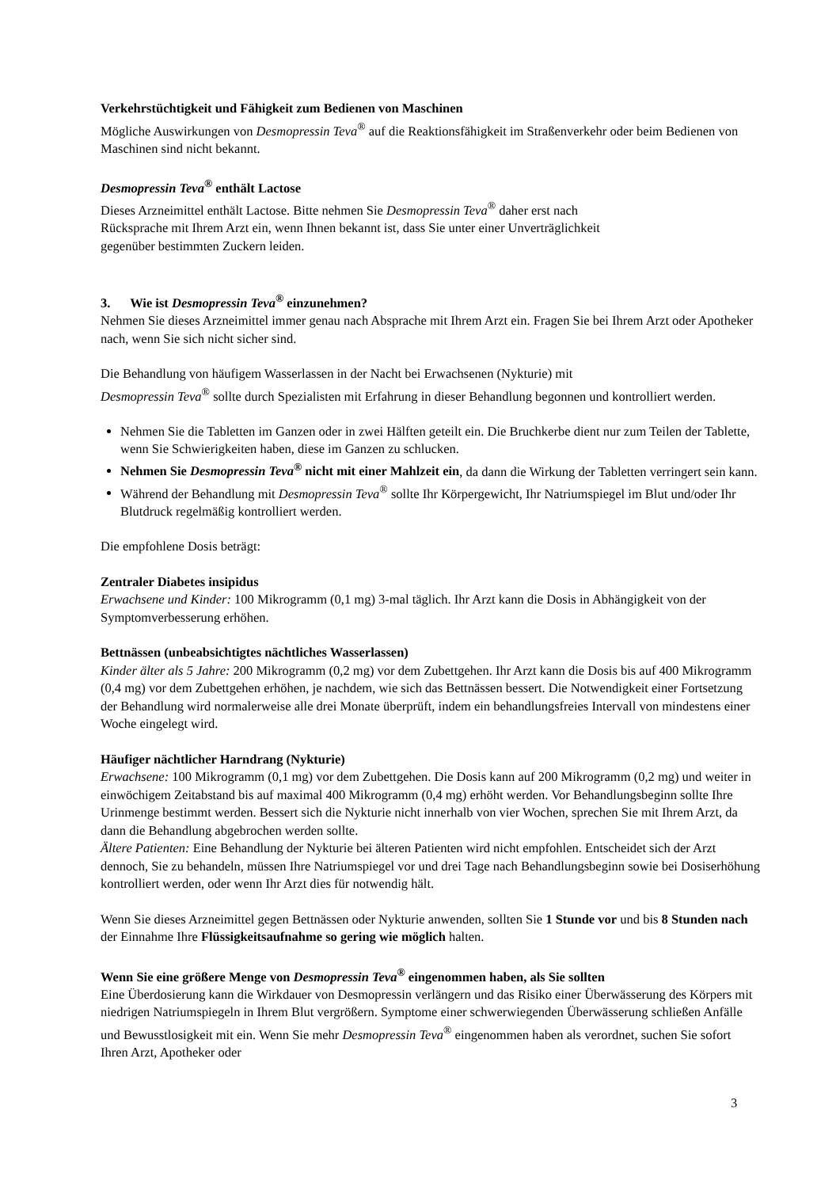Verkehrstüchtigkeit und Fähigkeit zum Bedienen von Maschinen
Mögliche Auswirkungen von Desmopressin Teva<sup>®</sup> auf die Reaktionsfähigkeit im Straßenverkehr oder beim Bedienen von Maschinen sind nicht bekannt.
Desmopressin Teva<sup>®</sup> enthält Lactose
Dieses Arzneimittel enthält Lactose. Bitte nehmen Sie Desmopressin Teva<sup>®</sup> daher erst nach
Rücksprache mit Ihrem Arzt ein, wenn Ihnen bekannt ist, dass Sie unter einer Unverträglichkeit
gegenüber bestimmten Zuckern leiden.
3. Wie ist Desmopressin Teva<sup>®</sup> einzunehmen?
Nehmen Sie dieses Arzneimittel immer genau nach Absprache mit Ihrem Arzt ein. Fragen Sie bei Ihrem Arzt oder Apotheker nach, wenn Sie sich nicht sicher sind.
Die Behandlung von häufigem Wasserlassen in der Nacht bei Erwachsenen (Nykturie) mit
Desmopressin Teva<sup>®</sup> sollte durch Spezialisten mit Erfahrung in dieser Behandlung begonnen und kontrolliert werden.
Nehmen Sie die Tabletten im Ganzen oder in zwei Hälften geteilt ein. Die Bruchkerbe dient nur zum Teilen der Tablette, wenn Sie Schwierigkeiten haben, diese im Ganzen zu schlucken.
Nehmen Sie Desmopressin Teva<sup>®</sup> nicht mit einer Mahlzeit ein, da dann die Wirkung der Tabletten verringert sein kann.
Während der Behandlung mit Desmopressin Teva<sup>®</sup> sollte Ihr Körpergewicht, Ihr Natriumspiegel im Blut und/oder Ihr Blutdruck regelmäßig kontrolliert werden.
Die empfohlene Dosis beträgt:
Zentraler Diabetes insipidus
Erwachsene und Kinder: 100 Mikrogramm (0,1 mg) 3-mal täglich. Ihr Arzt kann die Dosis in Abhängigkeit von der Symptomverbesserung erhöhen.
Bettnässen (unbeabsichtigtes nächtliches Wasserlassen)
Kinder älter als 5 Jahre: 200 Mikrogramm (0,2 mg) vor dem Zubettgehen. Ihr Arzt kann die Dosis bis auf 400 Mikrogramm (0,4 mg) vor dem Zubettgehen erhöhen, je nachdem, wie sich das Bettnässen bessert. Die Notwendigkeit einer Fortsetzung der Behandlung wird normalerweise alle drei Monate überprüft, indem ein behandlungsfreies Intervall von mindestens einer Woche eingelegt wird.
Häufiger nächtlicher Harndrang (Nykturie)
Erwachsene: 100 Mikrogramm (0,1 mg) vor dem Zubettgehen. Die Dosis kann auf 200 Mikrogramm (0,2 mg) und weiter in einwöchigem Zeitabstand bis auf maximal 400 Mikrogramm (0,4 mg) erhöht werden. Vor Behandlungsbeginn sollte Ihre Urinmenge bestimmt werden. Bessert sich die Nykturie nicht innerhalb von vier Wochen, sprechen Sie mit Ihrem Arzt, da dann die Behandlung abgebrochen werden sollte.
Ältere Patienten: Eine Behandlung der Nykturie bei älteren Patienten wird nicht empfohlen. Entscheidet sich der Arzt dennoch, Sie zu behandeln, müssen Ihre Natriumspiegel vor und drei Tage nach Behandlungsbeginn sowie bei Dosiserhöhung kontrolliert werden, oder wenn Ihr Arzt dies für notwendig hält.
Wenn Sie dieses Arzneimittel gegen Bettnässen oder Nykturie anwenden, sollten Sie 1 Stunde vor und bis 8 Stunden nach der Einnahme Ihre Flüssigkeitsaufnahme so gering wie möglich halten.
Wenn Sie eine größere Menge von Desmopressin Teva<sup>®</sup> eingenommen haben, als Sie sollten
Eine Überdosierung kann die Wirkdauer von Desmopressin verlängern und das Risiko einer Überwässerung des Körpers mit niedrigen Natriumspiegeln in Ihrem Blut vergrößern. Symptome einer schwerwiegenden Überwässerung schließen Anfälle und Bewusstlosigkeit mit ein. Wenn Sie mehr Desmopressin Teva<sup>®</sup> eingenommen haben als verordnet, suchen Sie sofort Ihren Arzt, Apotheker oder
3